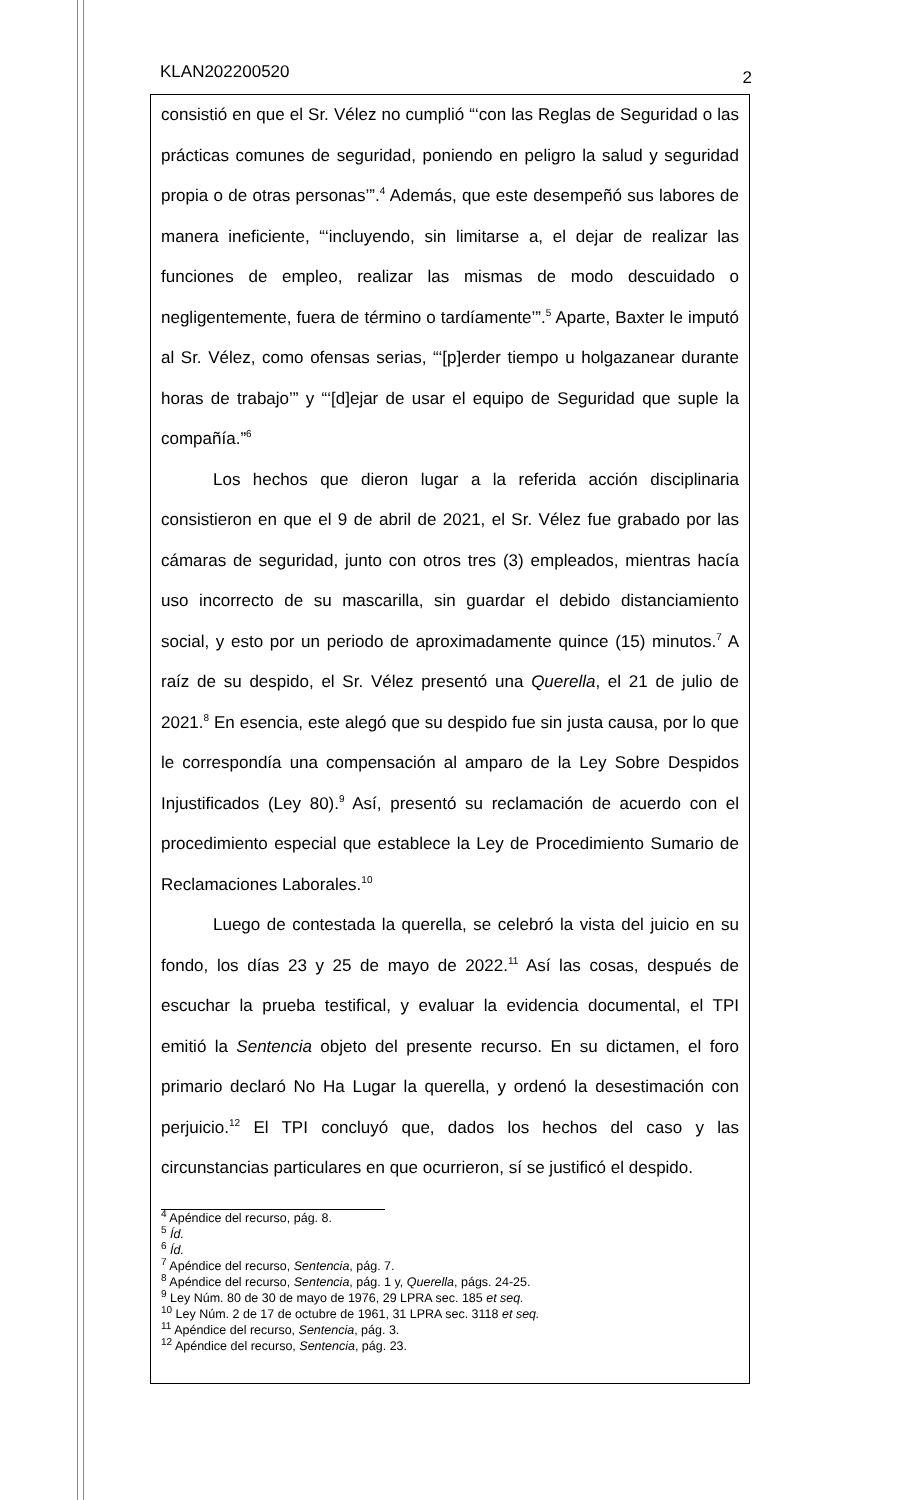KLAN202200520 2
consistió en que el Sr. Vélez no cumplió “‘con las Reglas de Seguridad o las prácticas comunes de seguridad, poniendo en peligro la salud y seguridad propia o de otras personas’”.<sup>4</sup> Además, que este desempeñó sus labores de manera ineficiente, “‘incluyendo, sin limitarse a, el dejar de realizar las funciones de empleo, realizar las mismas de modo descuidado o negligentemente, fuera de término o tardíamente’”.<sup>5</sup> Aparte, Baxter le imputó al Sr. Vélez, como ofensas serias, “‘[p]erder tiempo u holgazanear durante horas de trabajo’” y “‘[d]ejar de usar el equipo de Seguridad que suple la compañía.”<sup>6</sup>
Los hechos que dieron lugar a la referida acción disciplinaria consistieron en que el 9 de abril de 2021, el Sr. Vélez fue grabado por las cámaras de seguridad, junto con otros tres (3) empleados, mientras hacía uso incorrecto de su mascarilla, sin guardar el debido distanciamiento social, y esto por un periodo de aproximadamente quince (15) minutos.<sup>7</sup> A raíz de su despido, el Sr. Vélez presentó una Querella, el 21 de julio de 2021.<sup>8</sup> En esencia, este alegó que su despido fue sin justa causa, por lo que le correspondía una compensación al amparo de la Ley Sobre Despidos Injustificados (Ley 80).<sup>9</sup> Así, presentó su reclamación de acuerdo con el procedimiento especial que establece la Ley de Procedimiento Sumario de Reclamaciones Laborales.<sup>10</sup>
Luego de contestada la querella, se celebró la vista del juicio en su fondo, los días 23 y 25 de mayo de 2022.<sup>11</sup> Así las cosas, después de escuchar la prueba testifical, y evaluar la evidencia documental, el TPI emitió la Sentencia objeto del presente recurso. En su dictamen, el foro primario declaró No Ha Lugar la querella, y ordenó la desestimación con perjuicio.<sup>12</sup> El TPI concluyó que, dados los hechos del caso y las circunstancias particulares en que ocurrieron, sí se justificó el despido.
<sup>4</sup> Apéndice del recurso, pág. 8.
<sup>5</sup> Íd.
<sup>6</sup> Íd.
<sup>7</sup> Apéndice del recurso, Sentencia, pág. 7.
<sup>8</sup> Apéndice del recurso, Sentencia, pág. 1 y, Querella, págs. 24-25.
<sup>9</sup> Ley Núm. 80 de 30 de mayo de 1976, 29 LPRA sec. 185 et seq.
<sup>10</sup> Ley Núm. 2 de 17 de octubre de 1961, 31 LPRA sec. 3118 et seq.
<sup>11</sup> Apéndice del recurso, Sentencia, pág. 3.
<sup>12</sup> Apéndice del recurso, Sentencia, pág. 23.